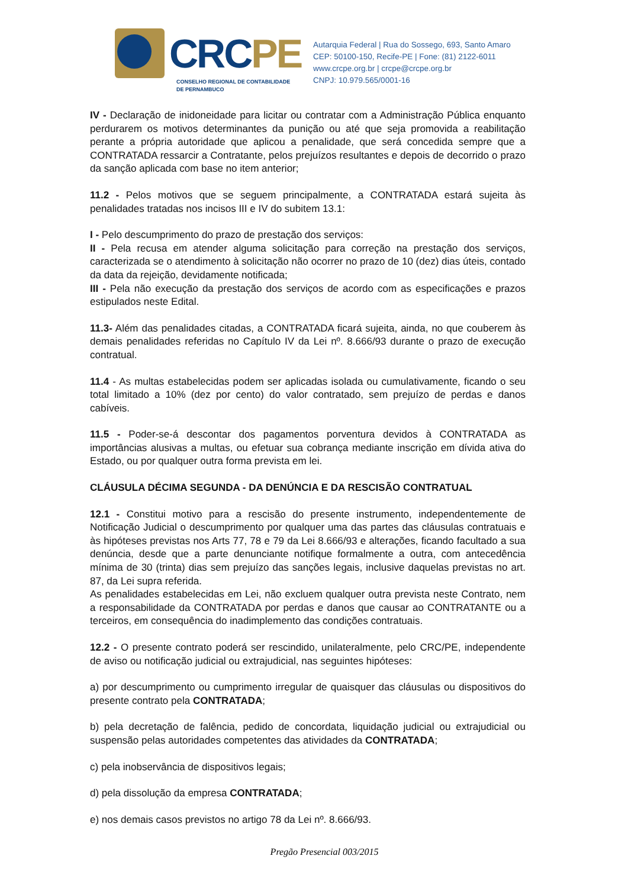CRCPE
CONSELHO REGIONAL DE CONTABILIDADE
DE PERNAMBUCO
Autarquia Federal | Rua do Sossego, 693, Santo Amaro
CEP: 50100-150, Recife-PE | Fone: (81) 2122-6011
www.crcpe.org.br | crcpe@crcpe.org.br
CNPJ: 10.979.565/0001-16
IV - Declaração de inidoneidade para licitar ou contratar com a Administração Pública enquanto perdurarem os motivos determinantes da punição ou até que seja promovida a reabilitação perante a própria autoridade que aplicou a penalidade, que será concedida sempre que a CONTRATADA ressarcir a Contratante, pelos prejuízos resultantes e depois de decorrido o prazo da sanção aplicada com base no item anterior;
11.2 - Pelos motivos que se seguem principalmente, a CONTRATADA estará sujeita às penalidades tratadas nos incisos III e IV do subitem 13.1:
I - Pelo descumprimento do prazo de prestação dos serviços:
II - Pela recusa em atender alguma solicitação para correção na prestação dos serviços, caracterizada se o atendimento à solicitação não ocorrer no prazo de 10 (dez) dias úteis, contado da data da rejeição, devidamente notificada;
III - Pela não execução da prestação dos serviços de acordo com as especificações e prazos estipulados neste Edital.
11.3- Além das penalidades citadas, a CONTRATADA ficará sujeita, ainda, no que couberem às demais penalidades referidas no Capítulo IV da Lei nº. 8.666/93 durante o prazo de execução contratual.
11.4 - As multas estabelecidas podem ser aplicadas isolada ou cumulativamente, ficando o seu total limitado a 10% (dez por cento) do valor contratado, sem prejuízo de perdas e danos cabíveis.
11.5 - Poder-se-á descontar dos pagamentos porventura devidos à CONTRATADA as importâncias alusivas a multas, ou efetuar sua cobrança mediante inscrição em dívida ativa do Estado, ou por qualquer outra forma prevista em lei.
CLÁUSULA DÉCIMA SEGUNDA - DA DENÚNCIA E DA RESCISÃO CONTRATUAL
12.1 - Constitui motivo para a rescisão do presente instrumento, independentemente de Notificação Judicial o descumprimento por qualquer uma das partes das cláusulas contratuais e às hipóteses previstas nos Arts 77, 78 e 79 da Lei 8.666/93 e alterações, ficando facultado a sua denúncia, desde que a parte denunciante notifique formalmente a outra, com antecedência mínima de 30 (trinta) dias sem prejuízo das sanções legais, inclusive daquelas previstas no art. 87, da Lei supra referida.
As penalidades estabelecidas em Lei, não excluem qualquer outra prevista neste Contrato, nem a responsabilidade da CONTRATADA por perdas e danos que causar ao CONTRATANTE ou a terceiros, em consequência do inadimplemento das condições contratuais.
12.2 - O presente contrato poderá ser rescindido, unilateralmente, pelo CRC/PE, independente de aviso ou notificação judicial ou extrajudicial, nas seguintes hipóteses:
a) por descumprimento ou cumprimento irregular de quaisquer das cláusulas ou dispositivos do presente contrato pela CONTRATADA;
b) pela decretação de falência, pedido de concordata, liquidação judicial ou extrajudicial ou suspensão pelas autoridades competentes das atividades da CONTRATADA;
c) pela inobservância de dispositivos legais;
d) pela dissolução da empresa CONTRATADA;
e) nos demais casos previstos no artigo 78 da Lei nº. 8.666/93.
Pregão Presencial 003/2015